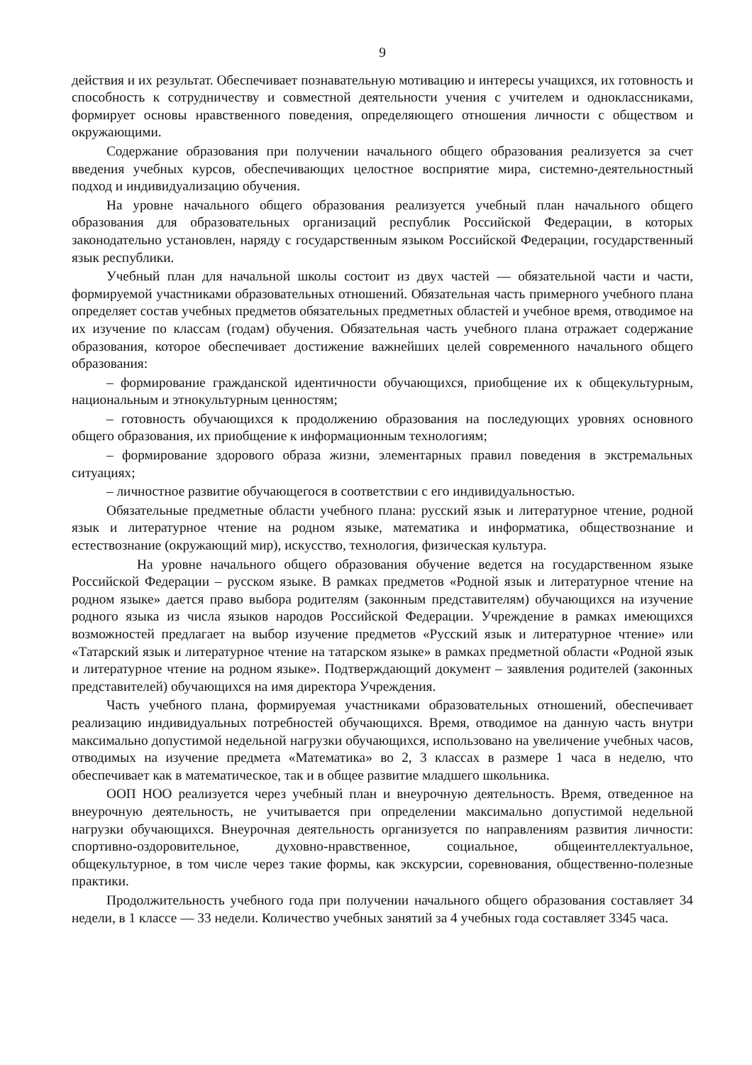9
действия и их результат. Обеспечивает познавательную мотивацию и интересы учащихся, их готовность и способность к сотрудничеству и совместной деятельности учения с учителем и одноклассниками, формирует основы нравственного поведения, определяющего отношения личности с обществом и окружающими.
Содержание образования при получении начального общего образования реализуется за счет введения учебных курсов, обеспечивающих целостное восприятие мира, системно-деятельностный подход и индивидуализацию обучения.
На уровне начального общего образования реализуется учебный план начального общего образования для образовательных организаций республик Российской Федерации, в которых законодательно установлен, наряду с государственным языком Российской Федерации, государственный язык республики.
Учебный план для начальной школы состоит из двух частей — обязательной части и части, формируемой участниками образовательных отношений. Обязательная часть примерного учебного плана определяет состав учебных предметов обязательных предметных областей и учебное время, отводимое на их изучение по классам (годам) обучения. Обязательная часть учебного плана отражает содержание образования, которое обеспечивает достижение важнейших целей современного начального общего образования:
– формирование гражданской идентичности обучающихся, приобщение их к общекультурным, национальным и этнокультурным ценностям;
– готовность обучающихся к продолжению образования на последующих уровнях основного общего образования, их приобщение к информационным технологиям;
– формирование здорового образа жизни, элементарных правил поведения в экстремальных ситуациях;
– личностное развитие обучающегося в соответствии с его индивидуальностью.
Обязательные предметные области учебного плана: русский язык и литературное чтение, родной язык и литературное чтение на родном языке, математика и информатика, обществознание и естествознание (окружающий мир), искусство, технология, физическая культура.
На уровне начального общего образования обучение ведется на государственном языке Российской Федерации – русском языке. В рамках предметов «Родной язык и литературное чтение на родном языке» дается право выбора родителям (законным представителям) обучающихся на изучение родного языка из числа языков народов Российской Федерации. Учреждение в рамках имеющихся возможностей предлагает на выбор изучение предметов «Русский язык и литературное чтение» или «Татарский язык и литературное чтение на татарском языке» в рамках предметной области «Родной язык и литературное чтение на родном языке». Подтверждающий документ – заявления родителей (законных представителей) обучающихся на имя директора Учреждения.
Часть учебного плана, формируемая участниками образовательных отношений, обеспечивает реализацию индивидуальных потребностей обучающихся. Время, отводимое на данную часть внутри максимально допустимой недельной нагрузки обучающихся, использовано на увеличение учебных часов, отводимых на изучение предмета «Математика» во 2, 3 классах в размере 1 часа в неделю, что обеспечивает как в математическое, так и в общее развитие младшего школьника.
ООП НОО реализуется через учебный план и внеурочную деятельность. Время, отведенное на внеурочную деятельность, не учитывается при определении максимально допустимой недельной нагрузки обучающихся. Внеурочная деятельность организуется по направлениям развития личности: спортивно-оздоровительное, духовно-нравственное, социальное, общеинтеллектуальное, общекультурное, в том числе через такие формы, как экскурсии, соревнования, общественно-полезные практики.
Продолжительность учебного года при получении начального общего образования составляет 34 недели, в 1 классе — 33 недели. Количество учебных занятий за 4 учебных года составляет 3345 часа.